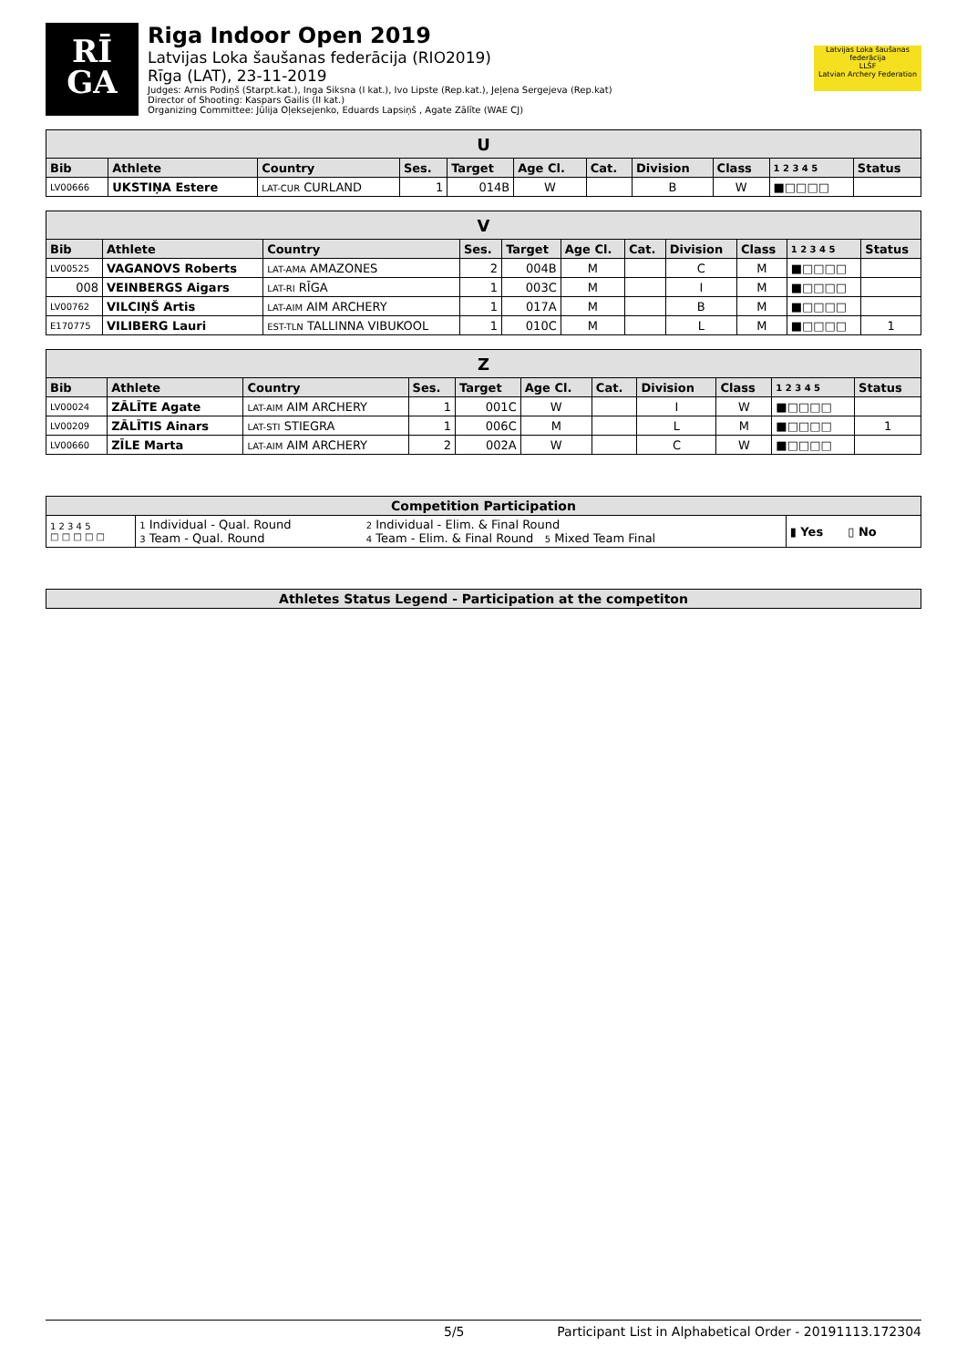RĪ
GA
Riga Indoor Open 2019
Latvijas Loka šaušanas federācija (RIO2019)
Rīga (LAT), 23-11-2019
Judges: Arnis Podiņš (Starpt.kat.), Inga Siksna (I kat.), Ivo Lipste (Rep.kat.), Jeļena Sergejeva (Rep.kat)
Director of Shooting: Kaspars Gailis (II kat.)
Organizing Committee: Jūlija Oļeksejenko, Eduards Lapsiņš , Agate Zālīte (WAE CJ)
Latvijas Loka šaušanas federācija
LLŠF
Latvian Archery Federation
| U | | | | | | | | | | |
| --- | --- | --- | --- | --- | --- | --- | --- | --- | --- | --- |
| Bib | Athlete | Country | Ses. | Target | Age Cl. | Cat. | Division | Class | 1 2 3 4 5 | Status |
| LV00666 | UKSTIŅA Estere | LAT-CUR CURLAND | 1 | 014B | W | | B | W | ■□□□□ | |
| V | | | | | | | | | | |
| --- | --- | --- | --- | --- | --- | --- | --- | --- | --- | --- |
| Bib | Athlete | Country | Ses. | Target | Age Cl. | Cat. | Division | Class | 1 2 3 4 5 | Status |
| LV00525 | VAGANOVS Roberts | LAT-AMA AMAZONES | 2 | 004B | M | | C | M | ■□□□□ | |
| 008 | VEINBERGS Aigars | LAT-RI RĪGA | 1 | 003C | M | | I | M | ■□□□□ | |
| LV00762 | VILCIŅŠ Artis | LAT-AIM AIM ARCHERY | 1 | 017A | M | | B | M | ■□□□□ | |
| E170775 | VILIBERG Lauri | EST-TLN TALLINNA VIBUKOOL | 1 | 010C | M | | L | M | ■□□□□ | 1 |
| Z | | | | | | | | | | |
| --- | --- | --- | --- | --- | --- | --- | --- | --- | --- | --- |
| Bib | Athlete | Country | Ses. | Target | Age Cl. | Cat. | Division | Class | 1 2 3 4 5 | Status |
| LV00024 | ZĀLĪTE Agate | LAT-AIM AIM ARCHERY | 1 | 001C | W | | I | W | ■□□□□ | |
| LV00209 | ZĀLĪTIS Ainars | LAT-STI STIEGRA | 1 | 006C | M | | L | M | ■□□□□ | 1 |
| LV00660 | ZĪLE Marta | LAT-AIM AIM ARCHERY | 2 | 002A | W | | C | W | ■□□□□ | |
| Competition Participation | | | |
| --- | --- | --- | --- |
| 1 2 3 4 5 □ □ □ □ □ | 1 Individual - Qual. Round 3 Team - Qual. Round | 2 Individual - Elim. & Final Round 4 Team - Elim. & Final Round 5 Mixed Team Final | ▮ Yes ▯ No |
| Athletes Status Legend - Participation at the competiton |
| --- |
5/5 Participant List in Alphabetical Order - 20191113.172304